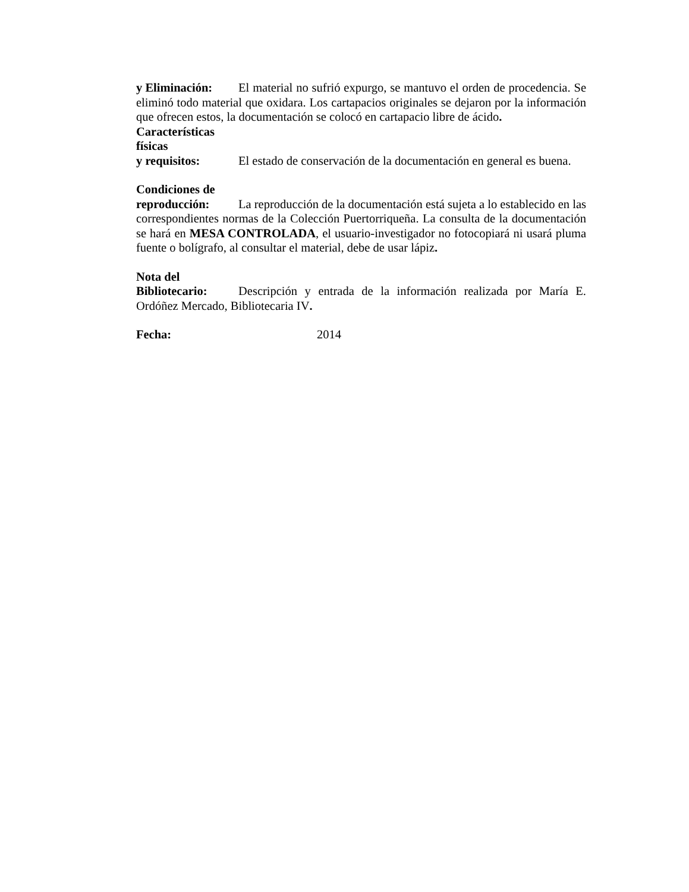y Eliminación: El material no sufrió expurgo, se mantuvo el orden de procedencia. Se eliminó todo material que oxidara. Los cartapacios originales se dejaron por la información que ofrecen estos, la documentación se colocó en cartapacio libre de ácido.
Características
físicas
y requisitos: El estado de conservación de la documentación en general es buena.
Condiciones de
reproducción: La reproducción de la documentación está sujeta a lo establecido en las correspondientes normas de la Colección Puertorriqueña. La consulta de la documentación se hará en MESA CONTROLADA, el usuario-investigador no fotocopiará ni usará pluma fuente o bolígrafo, al consultar el material, debe de usar lápiz.
Nota del
Bibliotecario: Descripción y entrada de la información realizada por María E. Ordóñez Mercado, Bibliotecaria IV.
Fecha: 2014